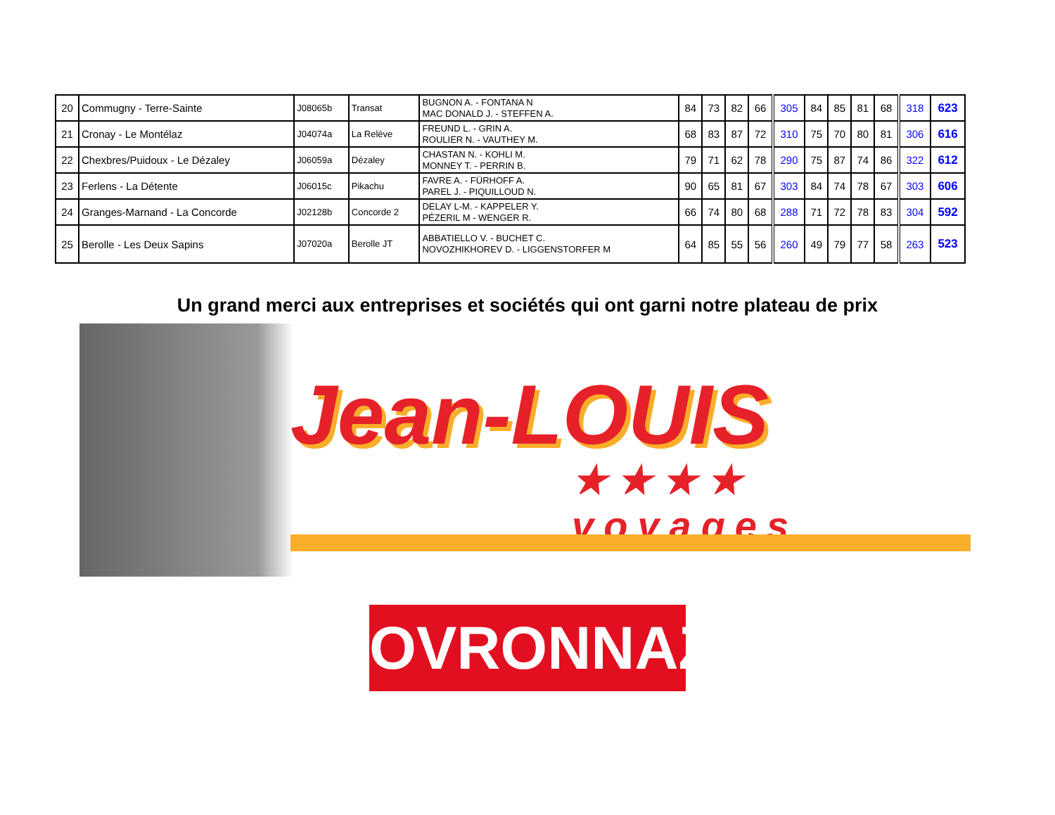| 20 | Commugny - Terre-Sainte | J08065b | Transat | BUGNON A. - FONTANA N MAC DONALD J. - STEFFEN A. | 84 | 73 | 82 | 66 | 305 | 84 | 85 | 81 | 68 | 318 | 623 |
| 21 | Cronay - Le Montélaz | J04074a | La Relève | FREUND L. - GRIN A. ROULIER N. - VAUTHEY M. | 68 | 83 | 87 | 72 | 310 | 75 | 70 | 80 | 81 | 306 | 616 |
| 22 | Chexbres/Puidoux - Le Dézaley | J06059a | Dézaley | CHASTAN N. - KOHLI M. MONNEY T. - PERRIN B. | 79 | 71 | 62 | 78 | 290 | 75 | 87 | 74 | 86 | 322 | 612 |
| 23 | Ferlens - La Détente | J06015c | Pikachu | FAVRE A. - FÜRHOFF A. PAREL J. - PIQUILLOUD N. | 90 | 65 | 81 | 67 | 303 | 84 | 74 | 78 | 67 | 303 | 606 |
| 24 | Granges-Marnand - La Concorde | J02128b | Concorde 2 | DELAY L-M. - KAPPELER Y. PÉZERIL M - WENGER R. | 66 | 74 | 80 | 68 | 288 | 71 | 72 | 78 | 83 | 304 | 592 |
| 25 | Berolle - Les Deux Sapins | J07020a | Berolle JT | ABBATIELLO V. - BUCHET C. NOVOZHIKHOREV D. - LIGGENSTORFER M | 64 | 85 | 55 | 56 | 260 | 49 | 79 | 77 | 58 | 263 | 523 |
Un grand merci aux entreprises et sociétés qui ont garni notre plateau de prix
Jean-LOUIS
★★★★ voyages
OVRONNAZ